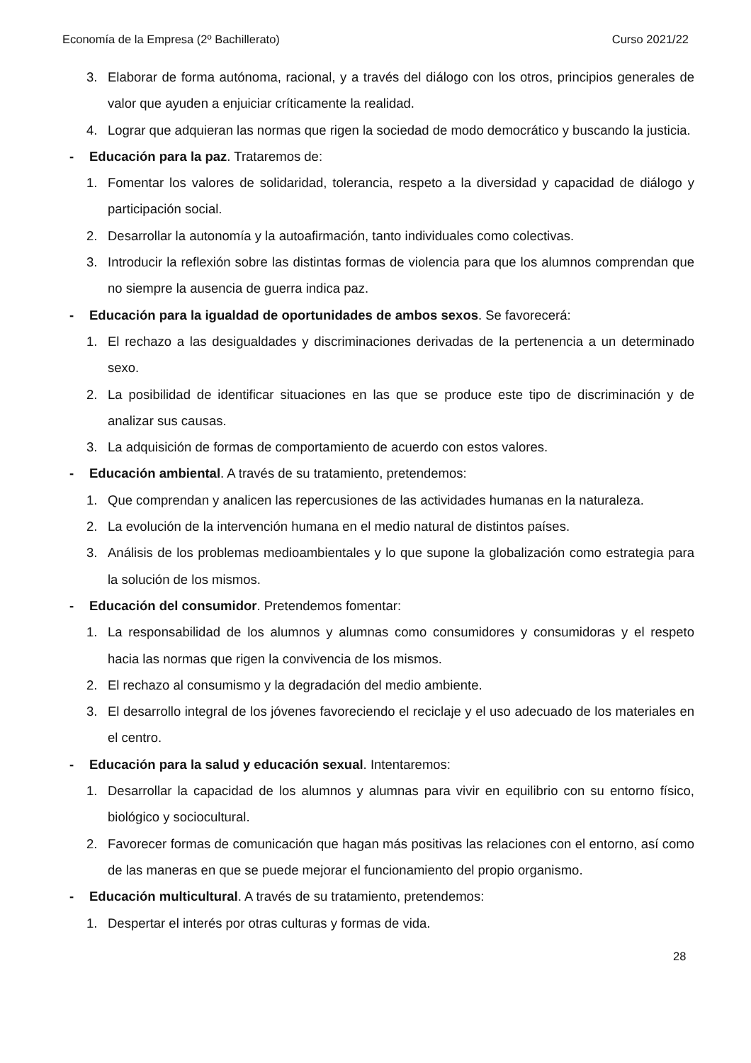Economía de la Empresa (2º Bachillerato) Curso 2021/22
3. Elaborar de forma autónoma, racional, y a través del diálogo con los otros, principios generales de valor que ayuden a enjuiciar críticamente la realidad.
4. Lograr que adquieran las normas que rigen la sociedad de modo democrático y buscando la justicia.
- Educación para la paz. Trataremos de:
1. Fomentar los valores de solidaridad, tolerancia, respeto a la diversidad y capacidad de diálogo y participación social.
2. Desarrollar la autonomía y la autoafirmación, tanto individuales como colectivas.
3. Introducir la reflexión sobre las distintas formas de violencia para que los alumnos comprendan que no siempre la ausencia de guerra indica paz.
- Educación para la igualdad de oportunidades de ambos sexos. Se favorecerá:
1. El rechazo a las desigualdades y discriminaciones derivadas de la pertenencia a un determinado sexo.
2. La posibilidad de identificar situaciones en las que se produce este tipo de discriminación y de analizar sus causas.
3. La adquisición de formas de comportamiento de acuerdo con estos valores.
- Educación ambiental. A través de su tratamiento, pretendemos:
1. Que comprendan y analicen las repercusiones de las actividades humanas en la naturaleza.
2. La evolución de la intervención humana en el medio natural de distintos países.
3. Análisis de los problemas medioambientales y lo que supone la globalización como estrategia para la solución de los mismos.
- Educación del consumidor. Pretendemos fomentar:
1. La responsabilidad de los alumnos y alumnas como consumidores y consumidoras y el respeto hacia las normas que rigen la convivencia de los mismos.
2. El rechazo al consumismo y la degradación del medio ambiente.
3. El desarrollo integral de los jóvenes favoreciendo el reciclaje y el uso adecuado de los materiales en el centro.
- Educación para la salud y educación sexual. Intentaremos:
1. Desarrollar la capacidad de los alumnos y alumnas para vivir en equilibrio con su entorno físico, biológico y sociocultural.
2. Favorecer formas de comunicación que hagan más positivas las relaciones con el entorno, así como de las maneras en que se puede mejorar el funcionamiento del propio organismo.
- Educación multicultural. A través de su tratamiento, pretendemos:
1. Despertar el interés por otras culturas y formas de vida.
28